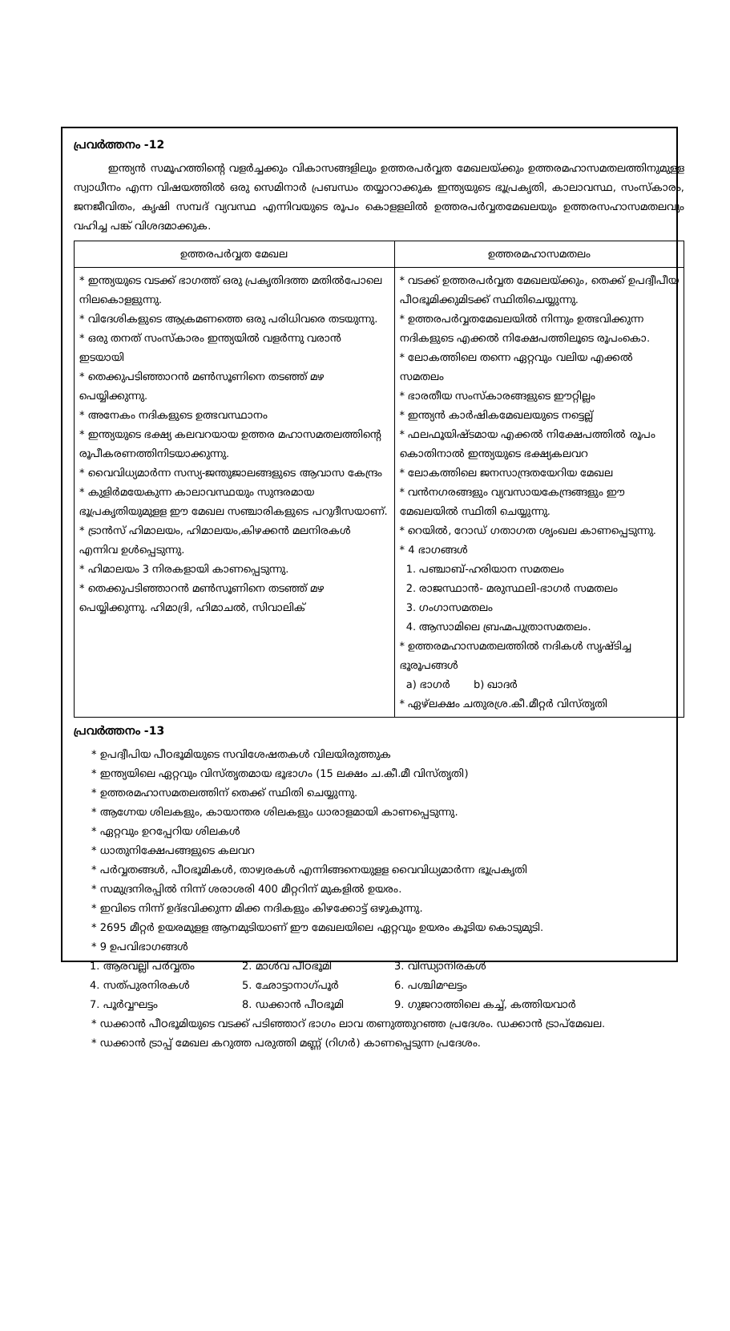പ്രവർത്തനം -12
ഇന്ത്യൻ സമൂഹത്തിന്റെ വളർച്ചക്കും വികാസങ്ങളിലും ഉത്തരപർവ്വത മേഖലയ്ക്കും ഉത്തരമഹാസമതലത്തിനുമുളള സ്വാധീനം എന്ന വിഷയത്തിൽ ഒരു സെമിനാർ പ്രബന്ധം തയ്യാറാക്കുക ഇന്ത്യയുടെ ഭൂപ്രകൃതി, കാലാവസ്ഥ, സംസ്കാരം, ജനജീവിതം, കൃഷി സമ്പദ് വ്യവസ്ഥ എന്നിവയുടെ രൂപം കൊളളലിൽ ഉത്തരപർവ്വതമേഖലയും ഉത്തരസഹാസമതലവും വഹിച്ച പങ്ക് വിശദമാക്കുക.
| ഉത്തരപർവ്വത മേഖല | ഉത്തരമഹാസമതലം |
| --- | --- |
| * ഇന്ത്യയുടെ വടക്ക് ഭാഗത്ത് ഒരു പ്രകൃതിദത്ത മതിൽപോലെ നിലകൊളളുന്നു. * വിദേശികളുടെ ആക്രമണത്തെ ഒരു പരിധിവരെ തടയുന്നു. * ഒരു തനത് സംസ്കാരം ഇന്ത്യയിൽ വളർന്നു വരാൻ ഇടയായി * തെക്കുപടിഞ്ഞാറൻ മൺസൂണിനെ തടഞ്ഞ് മഴ പെയ്യിക്കുന്നു. * അനേകം നദികളുടെ ഉത്ഭവസ്ഥാനം * ഇന്ത്യയുടെ ഭക്ഷ്യ കലവറയായ ഉത്തര മഹാസമതലത്തിന്റെ രൂപീകരണത്തിനിടയാക്കുന്നു. * വൈവിധ്യമാർന്ന സസ്യ-ജന്തുജാലങ്ങളുടെ ആവാസ കേന്ദ്രം * കുളിർമയേകുന്ന കാലാവസ്ഥയും സുന്ദരമായ ഭൂപ്രകൃതിയുമുളള ഈ മേഖല സഞ്ചാരികളുടെ പറുദീസയാണ്. * ട്രാൻസ് ഹിമാലയം, ഹിമാലയം,കിഴക്കൻ മലനിരകൾ എന്നിവ ഉൾപ്പെടുന്നു. * ഹിമാലയം 3 നിരകളായി കാണപ്പെടുന്നു. * തെക്കുപടിഞ്ഞാറൻ മൺസൂണിനെ തടഞ്ഞ് മഴ പെയ്യിക്കുന്നു. ഹിമാദ്രി, ഹിമാചൽ, സിവാലിക് | * വടക്ക് ഉത്തരപർവ്വത മേഖലയ്ക്കും, തെക്ക് ഉപദ്വീപീയ പീഠഭൂമിക്കുമിടക്ക് സ്ഥിതിചെയ്യുന്നു. * ഉത്തരപർവ്വതമേഖലയിൽ നിന്നും ഉത്ഭവിക്കുന്ന നദികളുടെ എക്കൽ നിക്ഷേപത്തിലൂടെ രൂപംകൊ. * ലോകത്തിലെ തന്നെ ഏറ്റവും വലിയ എക്കൽ സമതലം * ഭാരതീയ സംസ്കാരങ്ങളുടെ ഈറ്റില്ലം * ഇന്ത്യൻ കാർഷികമേഖലയുടെ നട്ടെല്ല് * ഫലഫൂയിഷ്ടമായ എക്കൽ നിക്ഷേപത്തിൽ രൂപം കൊതിനാൽ ഇന്ത്യയുടെ ഭക്ഷ്യകലവറ * ലോകത്തിലെ ജനസാന്ദ്രതയേറിയ മേഖല * വൻനഗരങ്ങളും വ്യവസായകേന്ദ്രങ്ങളും ഈ മേഖലയിൽ സ്ഥിതി ചെയ്യുന്നു. * റെയിൽ, റോഡ് ഗതാഗത ശൃംഖല കാണപ്പെടുന്നു. * 4 ഭാഗങ്ങൾ 1. പഞ്ചാബ്-ഹരിയാന സമതലം 2. രാജസ്ഥാൻ- മരുസ്ഥലി-ഭാഗർ സമതലം 3. ഗംഗാസമതലം 4. ആസാമിലെ ബ്രഹ്മപുത്രാസമതലം. * ഉത്തരമഹാസമതലത്തിൽ നദികൾ സൃഷ്ടിച്ച ഭൂരൂപങ്ങൾ a) ഭാഗർ b) ഖാദർ * ഏഴ്ലക്ഷം ചതുരശ്ര.കീ.മീറ്റർ വിസ്തൃതി |
പ്രവർത്തനം -13
* ഉപദ്വീപിയ പീഠഭൂമിയുടെ സവിശേഷതകൾ വിലയിരുത്തുക
* ഇന്ത്യയിലെ ഏറ്റവും വിസ്തൃതമായ ഭൂഭാഗം (15 ലക്ഷം ച.കീ.മീ വിസ്തൃതി)
* ഉത്തരമഹാസമതലത്തിന് തെക്ക് സ്ഥിതി ചെയ്യുന്നു.
* ആഗ്നേയ ശിലകളും, കായാന്തര ശിലകളും ധാരാളമായി കാണപ്പെടുന്നു.
* ഏറ്റവും ഉറപ്പേറിയ ശിലകൾ
* ധാതുനിക്ഷേപങ്ങളുടെ കലവറ
* പർവ്വതങ്ങൾ, പീഠഭൂമികൾ, താഴ്വരകൾ എന്നിങ്ങനെയുളള വൈവിധ്യമാർന്ന ഭൂപ്രകൃതി
* സമുദ്രനിരപ്പിൽ നിന്ന് ശരാശരി 400 മീറ്ററിന് മുകളിൽ ഉയരം.
* ഇവിടെ നിന്ന് ഉദ്ഭവിക്കുന്ന മിക്ക നദികളും കിഴക്കോട്ട് ഒഴുകുന്നു.
* 2695 മീറ്റർ ഉയരമുളള ആനമുടിയാണ് ഈ മേഖലയിലെ ഏറ്റവും ഉയരം കൂടിയ കൊടുമുടി.
* 9 ഉപവിഭാഗങ്ങൾ
1. ആരവല്ലി പർവ്വതം 2. മാൾവ പീഠഭൂമി 3. വിന്ധ്യാനിരകൾ 4. സത്പുരനിരകൾ 5. ഛോട്ടാനാഗ്പൂർ 6. പശ്ചിമഘട്ടം 7. പൂർവ്വഘട്ടം 8. ഡക്കാൻ പീഠഭൂമി 9. ഗുജറാത്തിലെ കച്ച്, കത്തിയവാർ
* ഡക്കാൻ പീഠഭൂമിയുടെ വടക്ക് പടിഞ്ഞാറ് ഭാഗം ലാവ തണുത്തുറഞ്ഞ പ്രദേശം. ഡക്കാൻ ട്രാപ്മേഖല.
* ഡക്കാൻ ട്രാപ്പ് മേഖല കറുത്ത പരുത്തി മണ്ണ് (റിഗർ) കാണപ്പെടുന്ന പ്രദേശം.